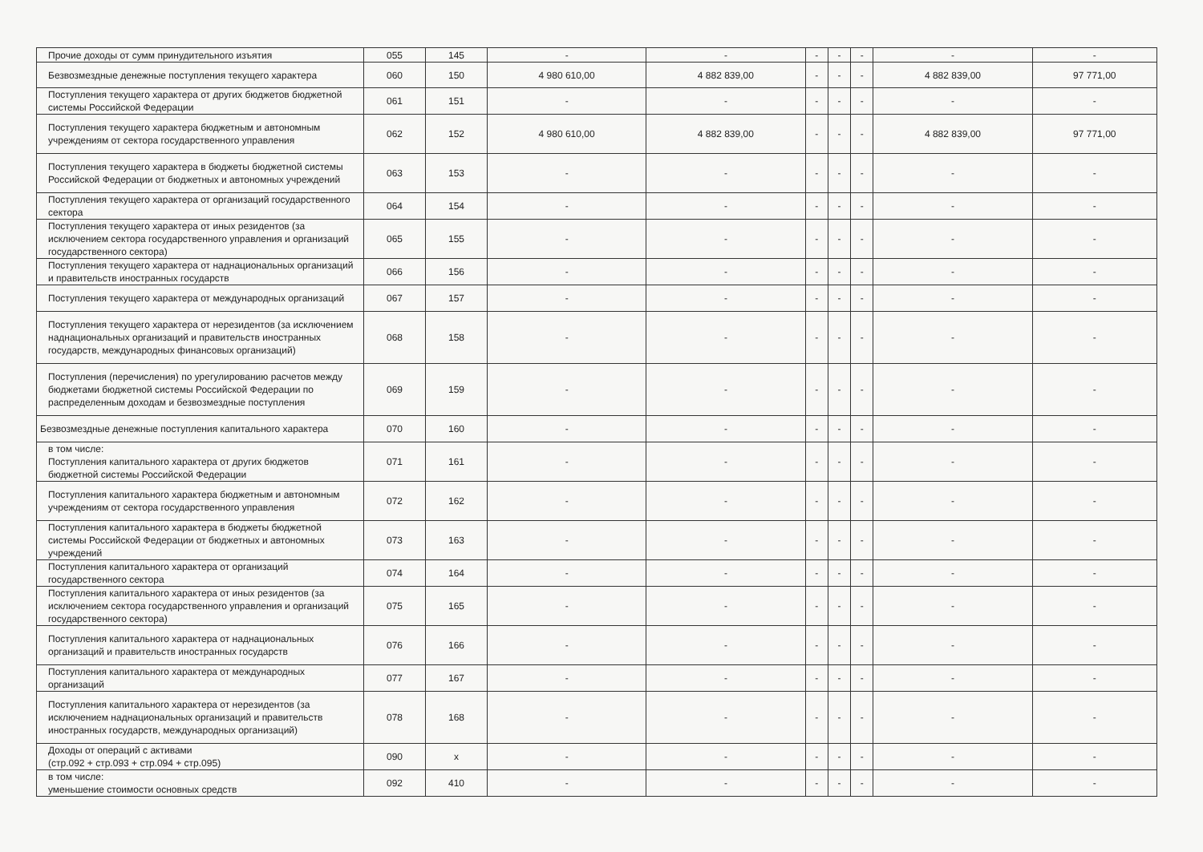| Прочие доходы от сумм принудительного изъятия | 055 | 145 | - | - | - | - | - | - | - |
| Безвозмездные денежные поступления текущего характера | 060 | 150 | 4 980 610,00 | 4 882 839,00 | - | - | - | 4 882 839,00 | 97 771,00 |
| Поступления текущего характера от других бюджетов бюджетной системы Российской Федерации | 061 | 151 | - | - | - | - | - | - | - |
| Поступления текущего характера бюджетным и автономным учреждениям от сектора государственного управления | 062 | 152 | 4 980 610,00 | 4 882 839,00 | - | - | - | 4 882 839,00 | 97 771,00 |
| Поступления текущего характера в бюджеты бюджетной системы Российской Федерации от бюджетных и автономных учреждений | 063 | 153 | - | - | - | - | - | - | - |
| Поступления текущего характера от организаций государственного сектора | 064 | 154 | - | - | - | - | - | - | - |
| Поступления текущего характера от иных резидентов (за исключением сектора государственного управления и организаций государственного сектора) | 065 | 155 | - | - | - | - | - | - | - |
| Поступления текущего характера от наднациональных организаций и правительств иностранных государств | 066 | 156 | - | - | - | - | - | - | - |
| Поступления текущего характера от международных организаций | 067 | 157 | - | - | - | - | - | - | - |
| Поступления текущего характера от нерезидентов (за исключением наднациональных организаций и правительств иностранных государств, международных финансовых организаций) | 068 | 158 | - | - | - | - | - | - | - |
| Поступления (перечисления) по урегулированию расчетов между бюджетами бюджетной системы Российской Федерации по распределенным доходам и безвозмездные поступления | 069 | 159 | - | - | - | - | - | - | - |
| Безвозмездные денежные поступления капитального характера | 070 | 160 | - | - | - | - | - | - | - |
| в том числе: Поступления капитального характера от других бюджетов бюджетной системы Российской Федерации | 071 | 161 | - | - | - | - | - | - | - |
| Поступления капитального характера бюджетным и автономным учреждениям от сектора государственного управления | 072 | 162 | - | - | - | - | - | - | - |
| Поступления капитального характера в бюджеты бюджетной системы Российской Федерации от бюджетных и автономных учреждений | 073 | 163 | - | - | - | - | - | - | - |
| Поступления капитального характера от организаций государственного сектора | 074 | 164 | - | - | - | - | - | - | - |
| Поступления капитального характера от иных резидентов (за исключением сектора государственного управления и организаций государственного сектора) | 075 | 165 | - | - | - | - | - | - | - |
| Поступления капитального характера от наднациональных организаций и правительств иностранных государств | 076 | 166 | - | - | - | - | - | - | - |
| Поступления капитального характера от международных организаций | 077 | 167 | - | - | - | - | - | - | - |
| Поступления капитального характера от нерезидентов (за исключением наднациональных организаций и правительств иностранных государств, международных организаций) | 078 | 168 | - | - | - | - | - | - | - |
| Доходы от операций с активами (стр.092 + стр.093 + стр.094 + стр.095) | 090 | x | - | - | - | - | - | - | - |
| в том числе: уменьшение стоимости основных средств | 092 | 410 | - | - | - | - | - | - | - |